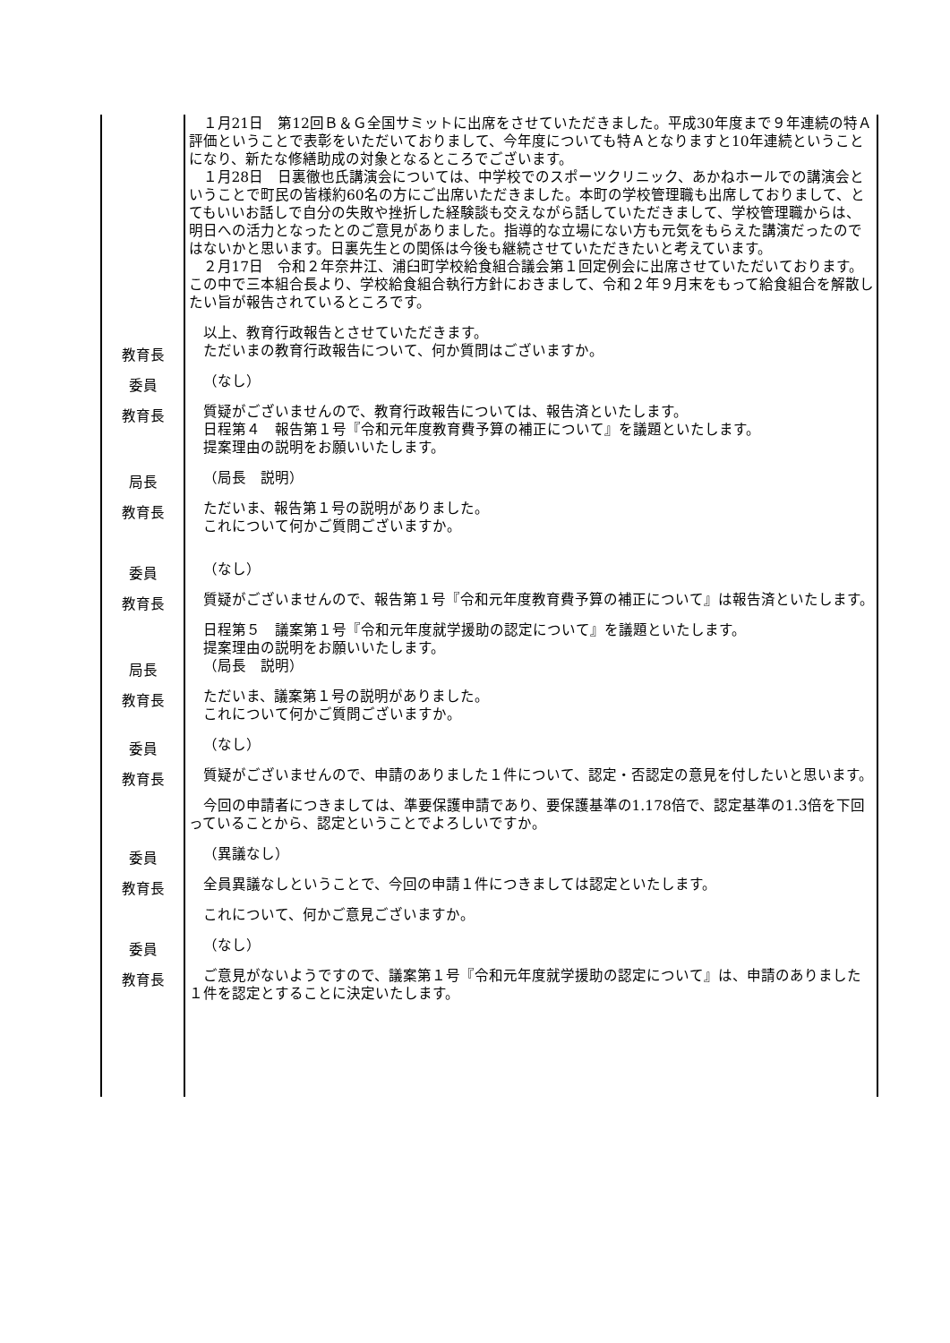１月21日　第12回Ｂ＆Ｇ全国サミットに出席をさせていただきました。平成30年度まで９年連続の特Ａ評価ということで表彰をいただいておりまして、今年度についても特Ａとなりますと10年連続ということになり、新たな修繕助成の対象となるところでございます。
１月28日　日裏徹也氏講演会については、中学校でのスポーツクリニック、あかねホールでの講演会ということで町民の皆様約60名の方にご出席いただきました。本町の学校管理職も出席しておりまして、とてもいいお話しで自分の失敗や挫折した経験談も交えながら話していただきまして、学校管理職からは、明日への活力となったとのご意見がありました。指導的な立場にない方も元気をもらえた講演だったのではないかと思います。日裏先生との関係は今後も継続させていただきたいと考えています。
２月17日　令和２年奈井江、浦臼町学校給食組合議会第１回定例会に出席させていただいております。この中で三本組合長より、学校給食組合執行方針におきまして、令和２年９月末をもって給食組合を解散したい旨が報告されているところです。
以上、教育行政報告とさせていただきます。
教育長
ただいまの教育行政報告について、何か質問はございますか。
委員
（なし）
教育長
質疑がございませんので、教育行政報告については、報告済といたします。
日程第４　報告第１号『令和元年度教育費予算の補正について』を議題といたします。
提案理由の説明をお願いいたします。
局長
（局長　説明）
教育長
ただいま、報告第１号の説明がありました。
これについて何かご質問ございますか。
委員
（なし）
教育長
質疑がございませんので、報告第１号『令和元年度教育費予算の補正について』は報告済といたします。
日程第５　議案第１号『令和元年度就学援助の認定について』を議題といたします。
提案理由の説明をお願いいたします。
局長
（局長　説明）
教育長
ただいま、議案第１号の説明がありました。
これについて何かご質問ございますか。
委員
（なし）
教育長
質疑がございませんので、申請のありました１件について、認定・否認定の意見を付したいと思います。
今回の申請者につきましては、準要保護申請であり、要保護基準の1.178倍で、認定基準の1.3倍を下回っていることから、認定ということでよろしいですか。
委員
（異議なし）
教育長
全員異議なしということで、今回の申請１件につきましては認定といたします。
これについて、何かご意見ございますか。
委員
（なし）
教育長
ご意見がないようですので、議案第１号『令和元年度就学援助の認定について』は、申請のありました１件を認定とすることに決定いたします。